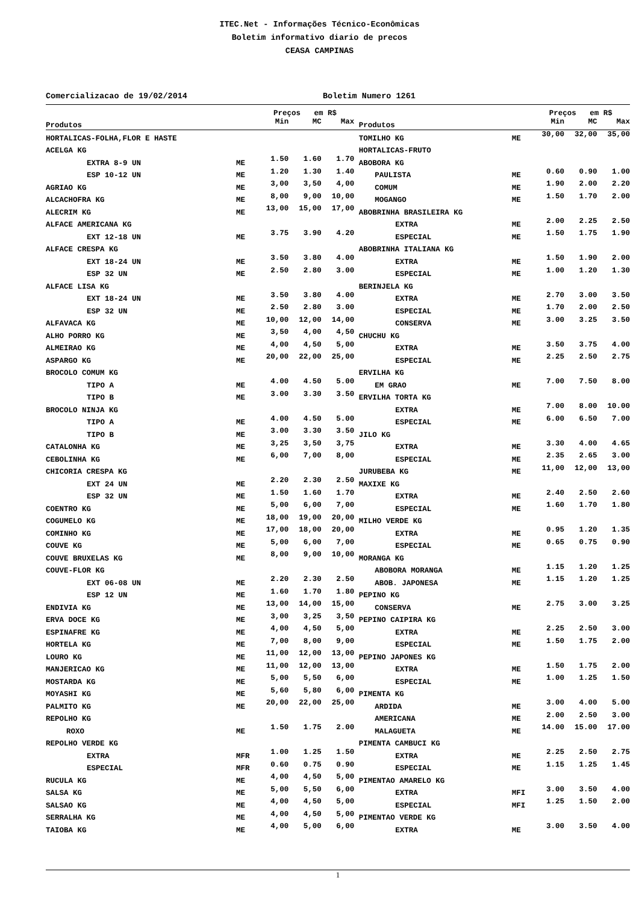ITEC.Net - Informações Técnico-Econômicas
Boletim informativo diario de precos
CEASA CAMPINAS
Comercializacao de 19/02/2014 Boletim Numero 1261
| | | Preços em R$ | | | | | Preços em R$ | | |
| --- | --- | --- | --- | --- | --- | --- | --- | --- | --- |
| Produtos | | Min | MC | Max | Produtos | | Min | MC | Max |
| HORTALICAS-FOLHA,FLOR E HASTE | | | | | TOMILHO KG | ME | 30,00 | 32,00 | 35,00 |
| ACELGA KG | | | | | HORTALICAS-FRUTO | | | | |
| EXTRA 8-9 UN | ME | 1.50 | 1.60 | 1.70 | ABOBORA KG | | | | |
| ESP 10-12 UN | ME | 1.20 | 1.30 | 1.40 | PAULISTA | ME | 0.60 | 0.90 | 1.00 |
| AGRIAO KG | ME | 3,00 | 3,50 | 4,00 | COMUM | ME | 1.90 | 2.00 | 2.20 |
| ALCACHOFRA KG | ME | 8,00 | 9,00 | 10,00 | MOGANGO | ME | 1.50 | 1.70 | 2.00 |
| ALECRIM KG | ME | 13,00 | 15,00 | 17,00 | ABOBRINHA BRASILEIRA KG | | | | |
| ALFACE AMERICANA KG | | | | | EXTRA | ME | 2.00 | 2.25 | 2.50 |
| EXT 12-18 UN | ME | 3.75 | 3.90 | 4.20 | ESPECIAL | ME | 1.50 | 1.75 | 1.90 |
| ALFACE CRESPA KG | | | | | ABOBRINHA ITALIANA KG | | | | |
| EXT 18-24 UN | ME | 3.50 | 3.80 | 4.00 | EXTRA | ME | 1.50 | 1.90 | 2.00 |
| ESP 32 UN | ME | 2.50 | 2.80 | 3.00 | ESPECIAL | ME | 1.00 | 1.20 | 1.30 |
| ALFACE LISA KG | | | | | BERINJELA KG | | | | |
| EXT 18-24 UN | ME | 3.50 | 3.80 | 4.00 | EXTRA | ME | 2.70 | 3.00 | 3.50 |
| ESP 32 UN | ME | 2.50 | 2.80 | 3.00 | ESPECIAL | ME | 1.70 | 2.00 | 2.50 |
| ALFAVACA KG | ME | 10,00 | 12,00 | 14,00 | CONSERVA | ME | 3.00 | 3.25 | 3.50 |
| ALHO PORRO KG | ME | 3,50 | 4,00 | 4,50 | CHUCHU KG | | | | |
| ALMEIRAO KG | ME | 4,00 | 4,50 | 5,00 | EXTRA | ME | 3.50 | 3.75 | 4.00 |
| ASPARGO KG | ME | 20,00 | 22,00 | 25,00 | ESPECIAL | ME | 2.25 | 2.50 | 2.75 |
| BROCOLO COMUM KG | | | | | ERVILHA KG | | | | |
| TIPO A | ME | 4.00 | 4.50 | 5.00 | EM GRAO | ME | 7.00 | 7.50 | 8.00 |
| TIPO B | ME | 3.00 | 3.30 | 3.50 | ERVILHA TORTA KG | | | | |
| BROCOLO NINJA KG | | | | | EXTRA | ME | 7.00 | 8.00 | 10.00 |
| TIPO A | ME | 4.00 | 4.50 | 5.00 | ESPECIAL | ME | 6.00 | 6.50 | 7.00 |
| TIPO B | ME | 3.00 | 3.30 | 3.50 | JILO KG | | | | |
| CATALONHA KG | ME | 3,25 | 3,50 | 3,75 | EXTRA | ME | 3.30 | 4.00 | 4.65 |
| CEBOLINHA KG | ME | 6,00 | 7,00 | 8,00 | ESPECIAL | ME | 2.35 | 2.65 | 3.00 |
| CHICORIA CRESPA KG | | | | | JURUBEBA KG | ME | 11,00 | 12,00 | 13,00 |
| EXT 24 UN | ME | 2.20 | 2.30 | 2.50 | MAXIXE KG | | | | |
| ESP 32 UN | ME | 1.50 | 1.60 | 1.70 | EXTRA | ME | 2.40 | 2.50 | 2.60 |
| COENTRO KG | ME | 5,00 | 6,00 | 7,00 | ESPECIAL | ME | 1.60 | 1.70 | 1.80 |
| COGUMELO KG | ME | 18,00 | 19,00 | 20,00 | MILHO VERDE KG | | | | |
| COMINHO KG | ME | 17,00 | 18,00 | 20,00 | EXTRA | ME | 0.95 | 1.20 | 1.35 |
| COUVE KG | ME | 5,00 | 6,00 | 7,00 | ESPECIAL | ME | 0.65 | 0.75 | 0.90 |
| COUVE BRUXELAS KG | ME | 8,00 | 9,00 | 10,00 | MORANGA KG | | | | |
| COUVE-FLOR KG | | | | | ABOBORA MORANGA | ME | 1.15 | 1.20 | 1.25 |
| EXT 06-08 UN | ME | 2.20 | 2.30 | 2.50 | ABOB. JAPONESA | ME | 1.15 | 1.20 | 1.25 |
| ESP 12 UN | ME | 1.60 | 1.70 | 1.80 | PEPINO KG | | | | |
| ENDIVIA KG | ME | 13,00 | 14,00 | 15,00 | CONSERVA | ME | 2.75 | 3.00 | 3.25 |
| ERVA DOCE KG | ME | 3,00 | 3,25 | 3,50 | PEPINO CAIPIRA KG | | | | |
| ESPINAFRE KG | ME | 4,00 | 4,50 | 5,00 | EXTRA | ME | 2.25 | 2.50 | 3.00 |
| HORTELA KG | ME | 7,00 | 8,00 | 9,00 | ESPECIAL | ME | 1.50 | 1.75 | 2.00 |
| LOURO KG | ME | 11,00 | 12,00 | 13,00 | PEPINO JAPONES KG | | | | |
| MANJERICAO KG | ME | 11,00 | 12,00 | 13,00 | EXTRA | ME | 1.50 | 1.75 | 2.00 |
| MOSTARDA KG | ME | 5,00 | 5,50 | 6,00 | ESPECIAL | ME | 1.00 | 1.25 | 1.50 |
| MOYASHI KG | ME | 5,60 | 5,80 | 6,00 | PIMENTA KG | | | | |
| PALMITO KG | ME | 20,00 | 22,00 | 25,00 | ARDIDA | ME | 3.00 | 4.00 | 5.00 |
| REPOLHO KG | | | | | AMERICANA | ME | 2.00 | 2.50 | 3.00 |
| ROXO | ME | 1.50 | 1.75 | 2.00 | MALAGUETA | ME | 14.00 | 15.00 | 17.00 |
| REPOLHO VERDE KG | | | | | PIMENTA CAMBUCI KG | | | | |
| EXTRA | MFR | 1.00 | 1.25 | 1.50 | EXTRA | ME | 2.25 | 2.50 | 2.75 |
| ESPECIAL | MFR | 0.60 | 0.75 | 0.90 | ESPECIAL | ME | 1.15 | 1.25 | 1.45 |
| RUCULA KG | ME | 4,00 | 4,50 | 5,00 | PIMENTAO AMARELO KG | | | | |
| SALSA KG | ME | 5,00 | 5,50 | 6,00 | EXTRA | MFI | 3.00 | 3.50 | 4.00 |
| SALSAO KG | ME | 4,00 | 4,50 | 5,00 | ESPECIAL | MFI | 1.25 | 1.50 | 2.00 |
| SERRALHA KG | ME | 4,00 | 4,50 | 5,00 | PIMENTAO VERDE KG | | | | |
| TAIOBA KG | ME | 4,00 | 5,00 | 6,00 | EXTRA | ME | 3.00 | 3.50 | 4.00 |
1